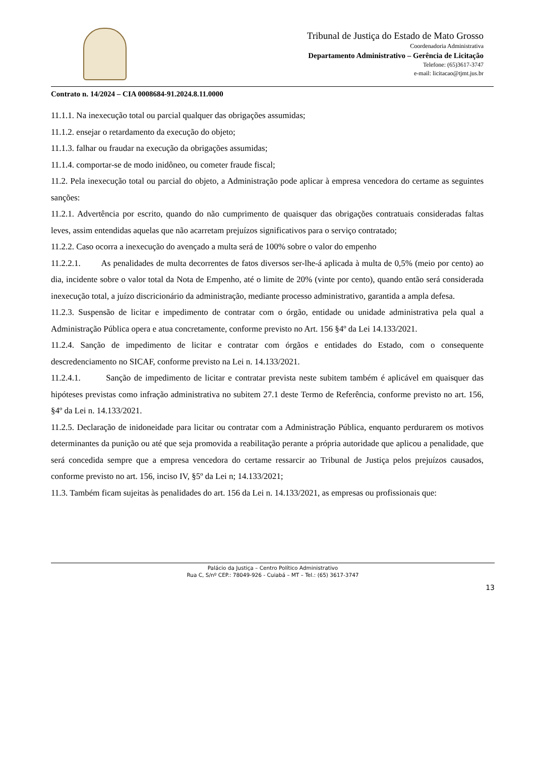Tribunal de Justiça do Estado de Mato Grosso
Coordenadoria Administrativa
Departamento Administrativo – Gerência de Licitação
Telefone: (65)3617-3747
e-mail: licitacao@tjmt.jus.br
Contrato n. 14/2024 – CIA 0008684-91.2024.8.11.0000
11.1.1. Na inexecução total ou parcial qualquer das obrigações assumidas;
11.1.2. ensejar o retardamento da execução do objeto;
11.1.3. falhar ou fraudar na execução da obrigações assumidas;
11.1.4. comportar-se de modo inidôneo, ou cometer fraude fiscal;
11.2. Pela inexecução total ou parcial do objeto, a Administração pode aplicar à empresa vencedora do certame as seguintes sanções:
11.2.1. Advertência por escrito, quando do não cumprimento de quaisquer das obrigações contratuais consideradas faltas leves, assim entendidas aquelas que não acarretam prejuízos significativos para o serviço contratado;
11.2.2. Caso ocorra a inexecução do avençado a multa será de 100% sobre o valor do empenho
11.2.2.1. As penalidades de multa decorrentes de fatos diversos ser-lhe-á aplicada à multa de 0,5% (meio por cento) ao dia, incidente sobre o valor total da Nota de Empenho, até o limite de 20% (vinte por cento), quando então será considerada inexecução total, a juízo discricionário da administração, mediante processo administrativo, garantida a ampla defesa.
11.2.3. Suspensão de licitar e impedimento de contratar com o órgão, entidade ou unidade administrativa pela qual a Administração Pública opera e atua concretamente, conforme previsto no Art. 156 §4º da Lei 14.133/2021.
11.2.4. Sanção de impedimento de licitar e contratar com órgãos e entidades do Estado, com o consequente descredenciamento no SICAF, conforme previsto na Lei n. 14.133/2021.
11.2.4.1. Sanção de impedimento de licitar e contratar prevista neste subitem também é aplicável em quaisquer das hipóteses previstas como infração administrativa no subitem 27.1 deste Termo de Referência, conforme previsto no art. 156, §4º da Lei n. 14.133/2021.
11.2.5. Declaração de inidoneidade para licitar ou contratar com a Administração Pública, enquanto perdurarem os motivos determinantes da punição ou até que seja promovida a reabilitação perante a própria autoridade que aplicou a penalidade, que será concedida sempre que a empresa vencedora do certame ressarcir ao Tribunal de Justiça pelos prejuízos causados, conforme previsto no art. 156, inciso IV, §5º da Lei n; 14.133/2021;
11.3. Também ficam sujeitas às penalidades do art. 156 da Lei n. 14.133/2021, as empresas ou profissionais que:
Palácio da Justiça – Centro Político Administrativo
Rua C, S/nº CEP.: 78049-926 - Cuiabá – MT – Tel.: (65) 3617-3747
13